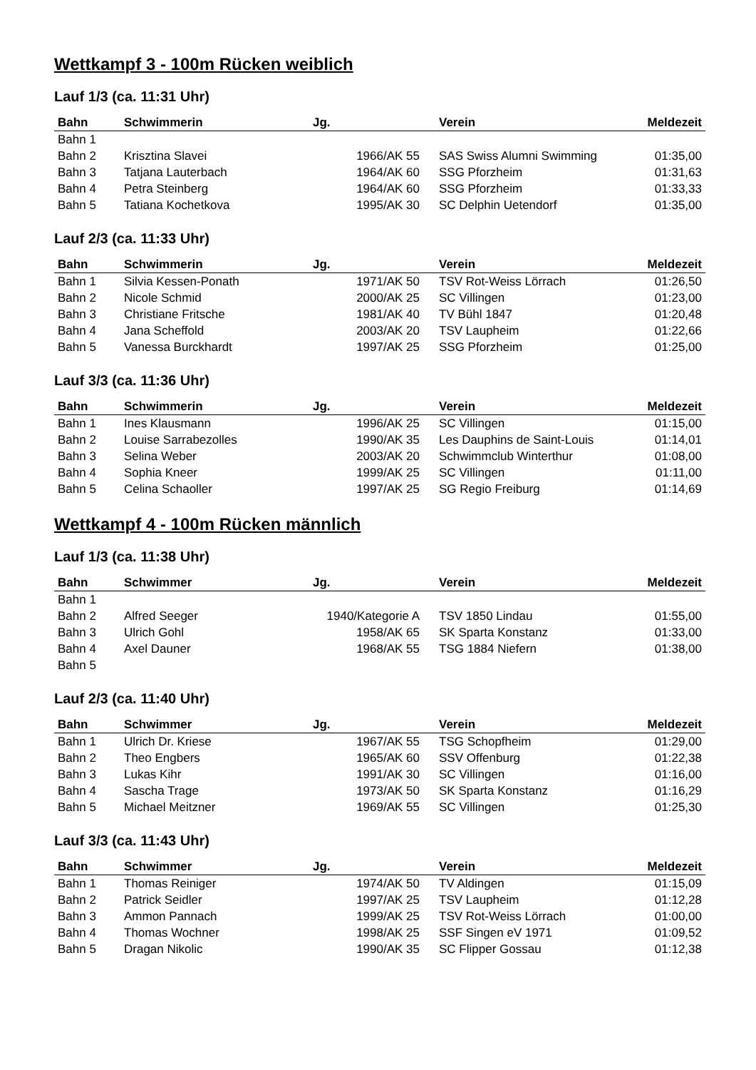Wettkampf 3 - 100m Rücken weiblich
Lauf 1/3 (ca. 11:31 Uhr)
| Bahn | Schwimmerin | Jg. | Verein | Meldezeit |
| --- | --- | --- | --- | --- |
| Bahn 1 | | | | |
| Bahn 2 | Krisztina Slavei | 1966/AK 55 | SAS Swiss Alumni Swimming | 01:35,00 |
| Bahn 3 | Tatjana Lauterbach | 1964/AK 60 | SSG Pforzheim | 01:31,63 |
| Bahn 4 | Petra Steinberg | 1964/AK 60 | SSG Pforzheim | 01:33,33 |
| Bahn 5 | Tatiana Kochetkova | 1995/AK 30 | SC Delphin Uetendorf | 01:35,00 |
Lauf 2/3 (ca. 11:33 Uhr)
| Bahn | Schwimmerin | Jg. | Verein | Meldezeit |
| --- | --- | --- | --- | --- |
| Bahn 1 | Silvia Kessen-Ponath | 1971/AK 50 | TSV Rot-Weiss Lörrach | 01:26,50 |
| Bahn 2 | Nicole Schmid | 2000/AK 25 | SC Villingen | 01:23,00 |
| Bahn 3 | Christiane Fritsche | 1981/AK 40 | TV Bühl 1847 | 01:20,48 |
| Bahn 4 | Jana Scheffold | 2003/AK 20 | TSV Laupheim | 01:22,66 |
| Bahn 5 | Vanessa Burckhardt | 1997/AK 25 | SSG Pforzheim | 01:25,00 |
Lauf 3/3 (ca. 11:36 Uhr)
| Bahn | Schwimmerin | Jg. | Verein | Meldezeit |
| --- | --- | --- | --- | --- |
| Bahn 1 | Ines Klausmann | 1996/AK 25 | SC Villingen | 01:15,00 |
| Bahn 2 | Louise Sarrabezolles | 1990/AK 35 | Les Dauphins de Saint-Louis | 01:14,01 |
| Bahn 3 | Selina Weber | 2003/AK 20 | Schwimmclub Winterthur | 01:08,00 |
| Bahn 4 | Sophia Kneer | 1999/AK 25 | SC Villingen | 01:11,00 |
| Bahn 5 | Celina Schaoller | 1997/AK 25 | SG Regio Freiburg | 01:14,69 |
Wettkampf 4 - 100m Rücken männlich
Lauf 1/3 (ca. 11:38 Uhr)
| Bahn | Schwimmer | Jg. | Verein | Meldezeit |
| --- | --- | --- | --- | --- |
| Bahn 1 | | | | |
| Bahn 2 | Alfred Seeger | 1940/Kategorie A | TSV 1850 Lindau | 01:55,00 |
| Bahn 3 | Ulrich Gohl | 1958/AK 65 | SK Sparta Konstanz | 01:33,00 |
| Bahn 4 | Axel Dauner | 1968/AK 55 | TSG 1884 Niefern | 01:38,00 |
| Bahn 5 | | | | |
Lauf 2/3 (ca. 11:40 Uhr)
| Bahn | Schwimmer | Jg. | Verein | Meldezeit |
| --- | --- | --- | --- | --- |
| Bahn 1 | Ulrich Dr. Kriese | 1967/AK 55 | TSG Schopfheim | 01:29,00 |
| Bahn 2 | Theo Engbers | 1965/AK 60 | SSV Offenburg | 01:22,38 |
| Bahn 3 | Lukas Kihr | 1991/AK 30 | SC Villingen | 01:16,00 |
| Bahn 4 | Sascha Trage | 1973/AK 50 | SK Sparta Konstanz | 01:16,29 |
| Bahn 5 | Michael Meitzner | 1969/AK 55 | SC Villingen | 01:25,30 |
Lauf 3/3 (ca. 11:43 Uhr)
| Bahn | Schwimmer | Jg. | Verein | Meldezeit |
| --- | --- | --- | --- | --- |
| Bahn 1 | Thomas Reiniger | 1974/AK 50 | TV Aldingen | 01:15,09 |
| Bahn 2 | Patrick Seidler | 1997/AK 25 | TSV Laupheim | 01:12,28 |
| Bahn 3 | Ammon Pannach | 1999/AK 25 | TSV Rot-Weiss Lörrach | 01:00,00 |
| Bahn 4 | Thomas Wochner | 1998/AK 25 | SSF Singen eV 1971 | 01:09,52 |
| Bahn 5 | Dragan Nikolic | 1990/AK 35 | SC Flipper Gossau | 01:12,38 |